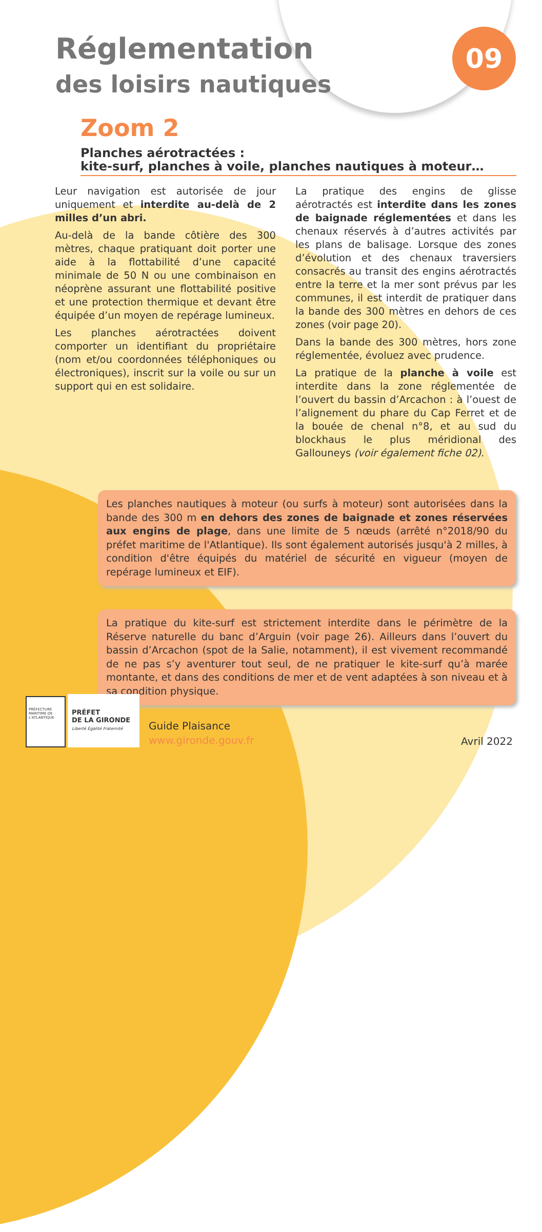Réglementation
des loisirs nautiques
09
Zoom 2
Planches aérotractées :
kite-surf, planches à voile, planches nautiques à moteur…
Leur navigation est autorisée de jour uniquement et interdite au-delà de 2 milles d’un abri.
Au-delà de la bande côtière des 300 mètres, chaque pratiquant doit porter une aide à la flottabilité d’une capacité minimale de 50 N ou une combinaison en néoprène assurant une flottabilité positive et une protection thermique et devant être équipée d’un moyen de repérage lumineux.
Les planches aérotractées doivent comporter un identifiant du propriétaire (nom et/ou coordonnées téléphoniques ou électroniques), inscrit sur la voile ou sur un support qui en est solidaire.
La pratique des engins de glisse aérotractés est interdite dans les zones de baignade réglementées et dans les chenaux réservés à d’autres activités par les plans de balisage. Lorsque des zones d’évolution et des chenaux traversiers consacrés au transit des engins aérotractés entre la terre et la mer sont prévus par les communes, il est interdit de pratiquer dans la bande des 300 mètres en dehors de ces zones (voir page 20).
Dans la bande des 300 mètres, hors zone réglementée, évoluez avec prudence.
La pratique de la planche à voile est interdite dans la zone réglementée de l’ouvert du bassin d’Arcachon : à l’ouest de l’alignement du phare du Cap Ferret et de la bouée de chenal n°8, et au sud du blockhaus le plus méridional des Gallouneys (voir également fiche 02).
Les planches nautiques à moteur (ou surfs à moteur) sont autorisées dans la bande des 300 m en dehors des zones de baignade et zones réservées aux engins de plage, dans une limite de 5 nœuds (arrêté n°2018/90 du préfet maritime de l'Atlantique). Ils sont également autorisés jusqu'à 2 milles, à condition d'être équipés du matériel de sécurité en vigueur (moyen de repérage lumineux et EIF).
La pratique du kite-surf est strictement interdite dans le périmètre de la Réserve naturelle du banc d’Arguin (voir page 26). Ailleurs dans l’ouvert du bassin d’Arcachon (spot de la Salie, notamment), il est vivement recommandé de ne pas s’y aventurer tout seul, de ne pratiquer le kite-surf qu’à marée montante, et dans des conditions de mer et de vent adaptées à son niveau et à sa condition physique.
PRÉFECTURE MARITIME DE L'ATLANTIQUE
PRÉFET
DE LA GIRONDE
Liberté Égalité Fraternité
Guide Plaisance
www.gironde.gouv.fr
Avril 2022